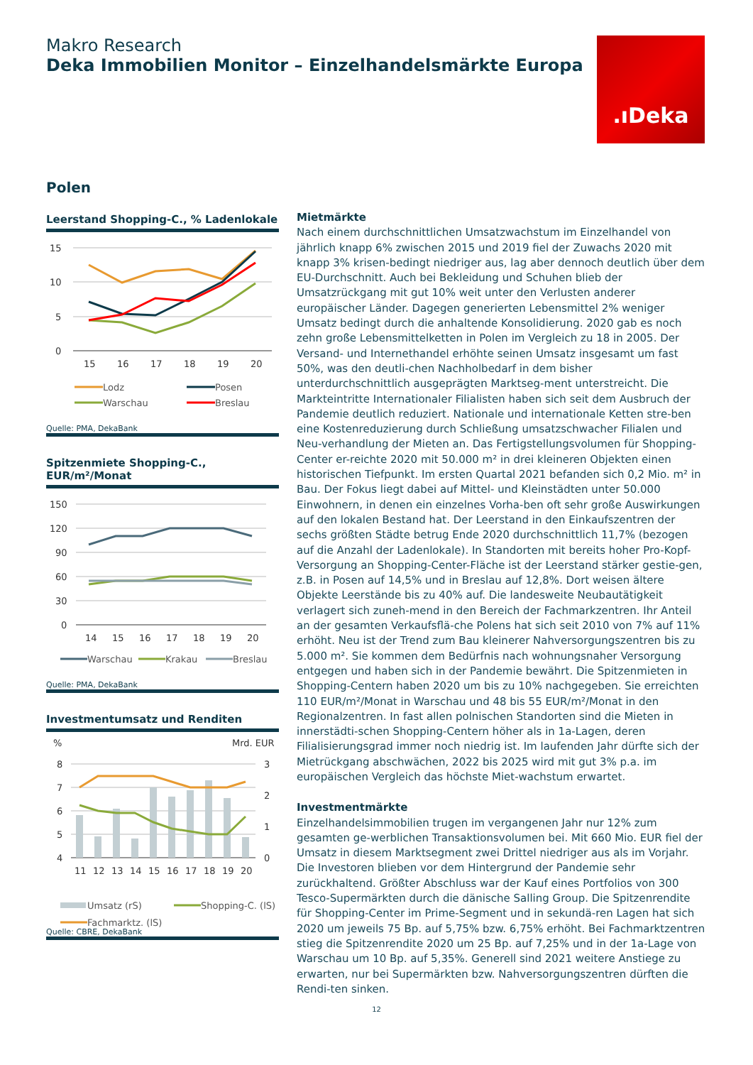Makro Research
Deka Immobilien Monitor – Einzelhandelsmärkte Europa
.ıDeka
Polen
Leerstand Shopping-C., % Ladenlokale
15
10
5
0
15
16
17
18
19
20
Lodz
Posen
Warschau
Breslau
Quelle: PMA, DekaBank
Spitzenmiete Shopping-C., EUR/m²/Monat
150
120
90
60
30
0
14
15
16
17
18
19
20
Warschau
Krakau
Breslau
Quelle: PMA, DekaBank
Investmentumsatz und Renditen
%
Mrd. EUR
8
7
6
5
4
3
2
1
0
11
12
13
14
15
16
17
18
19
20
Umsatz (rS)
Shopping-C. (lS)
Fachmarktz. (lS)
Quelle: CBRE, DekaBank
Mietmärkte
Nach einem durchschnittlichen Umsatzwachstum im Einzelhandel von jährlich knapp 6% zwischen 2015 und 2019 fiel der Zuwachs 2020 mit knapp 3% krisen-bedingt niedriger aus, lag aber dennoch deutlich über dem EU-Durchschnitt. Auch bei Bekleidung und Schuhen blieb der Umsatzrückgang mit gut 10% weit unter den Verlusten anderer europäischer Länder. Dagegen generierten Lebensmittel 2% weniger Umsatz bedingt durch die anhaltende Konsolidierung. 2020 gab es noch zehn große Lebensmittelketten in Polen im Vergleich zu 18 in 2005. Der Versand- und Internethandel erhöhte seinen Umsatz insgesamt um fast 50%, was den deutli-chen Nachholbedarf in dem bisher unterdurchschnittlich ausgeprägten Marktseg-ment unterstreicht. Die Markteintritte Internationaler Filialisten haben sich seit dem Ausbruch der Pandemie deutlich reduziert. Nationale und internationale Ketten stre-ben eine Kostenreduzierung durch Schließung umsatzschwacher Filialen und Neu-verhandlung der Mieten an. Das Fertigstellungsvolumen für Shopping-Center er-reichte 2020 mit 50.000 m² in drei kleineren Objekten einen historischen Tiefpunkt. Im ersten Quartal 2021 befanden sich 0,2 Mio. m² in Bau. Der Fokus liegt dabei auf Mittel- und Kleinstädten unter 50.000 Einwohnern, in denen ein einzelnes Vorha-ben oft sehr große Auswirkungen auf den lokalen Bestand hat. Der Leerstand in den Einkaufszentren der sechs größten Städte betrug Ende 2020 durchschnittlich 11,7% (bezogen auf die Anzahl der Ladenlokale). In Standorten mit bereits hoher Pro-Kopf-Versorgung an Shopping-Center-Fläche ist der Leerstand stärker gestie-gen, z.B. in Posen auf 14,5% und in Breslau auf 12,8%. Dort weisen ältere Objekte Leerstände bis zu 40% auf. Die landesweite Neubautätigkeit verlagert sich zuneh-mend in den Bereich der Fachmarkzentren. Ihr Anteil an der gesamten Verkaufsflä-che Polens hat sich seit 2010 von 7% auf 11% erhöht. Neu ist der Trend zum Bau kleinerer Nahversorgungszentren bis zu 5.000 m². Sie kommen dem Bedürfnis nach wohnungsnaher Versorgung entgegen und haben sich in der Pandemie bewährt. Die Spitzenmieten in Shopping-Centern haben 2020 um bis zu 10% nachgegeben. Sie erreichten 110 EUR/m²/Monat in Warschau und 48 bis 55 EUR/m²/Monat in den Regionalzentren. In fast allen polnischen Standorten sind die Mieten in innerstädti-schen Shopping-Centern höher als in 1a-Lagen, deren Filialisierungsgrad immer noch niedrig ist. Im laufenden Jahr dürfte sich der Mietrückgang abschwächen, 2022 bis 2025 wird mit gut 3% p.a. im europäischen Vergleich das höchste Miet-wachstum erwartet.
Investmentmärkte
Einzelhandelsimmobilien trugen im vergangenen Jahr nur 12% zum gesamten ge-werblichen Transaktionsvolumen bei. Mit 660 Mio. EUR fiel der Umsatz in diesem Marktsegment zwei Drittel niedriger aus als im Vorjahr. Die Investoren blieben vor dem Hintergrund der Pandemie sehr zurückhaltend. Größter Abschluss war der Kauf eines Portfolios von 300 Tesco-Supermärkten durch die dänische Salling Group. Die Spitzenrendite für Shopping-Center im Prime-Segment und in sekundä-ren Lagen hat sich 2020 um jeweils 75 Bp. auf 5,75% bzw. 6,75% erhöht. Bei Fachmarktzentren stieg die Spitzenrendite 2020 um 25 Bp. auf 7,25% und in der 1a-Lage von Warschau um 10 Bp. auf 5,35%. Generell sind 2021 weitere Anstiege zu erwarten, nur bei Supermärkten bzw. Nahversorgungszentren dürften die Rendi-ten sinken.
12